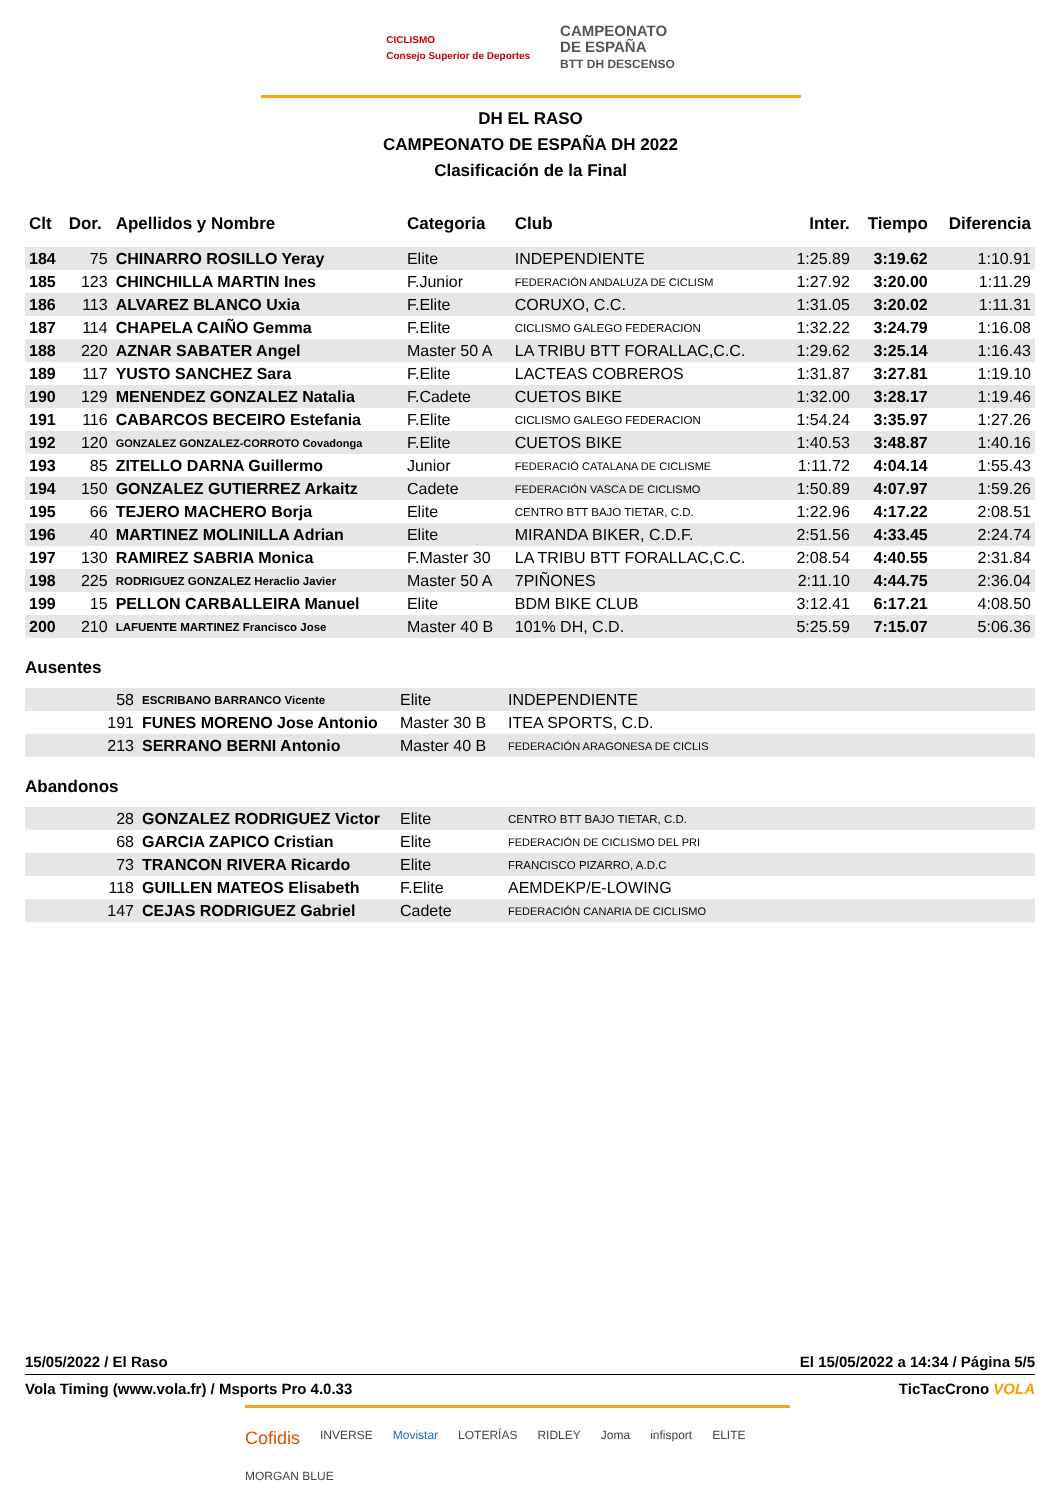CICLISMO
Consejo Superior de Deportes
CAMPEONATO
DE ESPAÑA
BTT DH DESCENSO
DH EL RASO
CAMPEONATO DE ESPAÑA DH 2022
Clasificación de la Final
| Clt | Dor. | Apellidos y Nombre | Categoria | Club | Inter. | Tiempo | Diferencia |
| --- | --- | --- | --- | --- | --- | --- | --- |
| 184 | 75 | CHINARRO ROSILLO Yeray | Elite | INDEPENDIENTE | 1:25.89 | 3:19.62 | 1:10.91 |
| 185 | 123 | CHINCHILLA MARTIN Ines | F.Junior | FEDERACIÓN ANDALUZA DE CICLISM | 1:27.92 | 3:20.00 | 1:11.29 |
| 186 | 113 | ALVAREZ BLANCO Uxia | F.Elite | CORUXO, C.C. | 1:31.05 | 3:20.02 | 1:11.31 |
| 187 | 114 | CHAPELA CAIÑO Gemma | F.Elite | CICLISMO GALEGO FEDERACION | 1:32.22 | 3:24.79 | 1:16.08 |
| 188 | 220 | AZNAR SABATER Angel | Master 50 A | LA TRIBU BTT FORALLAC,C.C. | 1:29.62 | 3:25.14 | 1:16.43 |
| 189 | 117 | YUSTO SANCHEZ Sara | F.Elite | LACTEAS COBREROS | 1:31.87 | 3:27.81 | 1:19.10 |
| 190 | 129 | MENENDEZ GONZALEZ Natalia | F.Cadete | CUETOS BIKE | 1:32.00 | 3:28.17 | 1:19.46 |
| 191 | 116 | CABARCOS BECEIRO Estefania | F.Elite | CICLISMO GALEGO FEDERACION | 1:54.24 | 3:35.97 | 1:27.26 |
| 192 | 120 | GONZALEZ GONZALEZ-CORROTO Covadonga | F.Elite | CUETOS BIKE | 1:40.53 | 3:48.87 | 1:40.16 |
| 193 | 85 | ZITELLO DARNA Guillermo | Junior | FEDERACIÓ CATALANA DE CICLISME | 1:11.72 | 4:04.14 | 1:55.43 |
| 194 | 150 | GONZALEZ GUTIERREZ Arkaitz | Cadete | FEDERACIÓN VASCA DE CICLISMO | 1:50.89 | 4:07.97 | 1:59.26 |
| 195 | 66 | TEJERO MACHERO Borja | Elite | CENTRO BTT BAJO TIETAR, C.D. | 1:22.96 | 4:17.22 | 2:08.51 |
| 196 | 40 | MARTINEZ MOLINILLA Adrian | Elite | MIRANDA BIKER, C.D.F. | 2:51.56 | 4:33.45 | 2:24.74 |
| 197 | 130 | RAMIREZ SABRIA Monica | F.Master 30 | LA TRIBU BTT FORALLAC,C.C. | 2:08.54 | 4:40.55 | 2:31.84 |
| 198 | 225 | RODRIGUEZ GONZALEZ Heraclio Javier | Master 50 A | 7PIÑONES | 2:11.10 | 4:44.75 | 2:36.04 |
| 199 | 15 | PELLON CARBALLEIRA Manuel | Elite | BDM BIKE CLUB | 3:12.41 | 6:17.21 | 4:08.50 |
| 200 | 210 | LAFUENTE MARTINEZ Francisco Jose | Master 40 B | 101% DH, C.D. | 5:25.59 | 7:15.07 | 5:06.36 |
Ausentes
| | 58 | ESCRIBANO BARRANCO Vicente | Elite | INDEPENDIENTE |
| | 191 | FUNES MORENO Jose Antonio | Master 30 B | ITEA SPORTS, C.D. |
| | 213 | SERRANO BERNI Antonio | Master 40 B | FEDERACIÓN ARAGONESA DE CICLIS |
Abandonos
| | 28 | GONZALEZ RODRIGUEZ Victor | Elite | CENTRO BTT BAJO TIETAR, C.D. |
| | 68 | GARCIA ZAPICO Cristian | Elite | FEDERACIÓN DE CICLISMO DEL PRI |
| | 73 | TRANCON RIVERA Ricardo | Elite | FRANCISCO PIZARRO, A.D.C |
| | 118 | GUILLEN MATEOS Elisabeth | F.Elite | AEMDEKP/E-LOWING |
| | 147 | CEJAS RODRIGUEZ Gabriel | Cadete | FEDERACIÓN CANARIA DE CICLISMO |
15/05/2022 / El Raso El 15/05/2022 a 14:34 / Página 5/5
Vola Timing (www.vola.fr) / Msports Pro 4.0.33 TicTacCrono VOLA
Cofidis INVERSE Movistar LOTERÍAS RIDLEY Joma infisport ELITE MORGAN BLUE